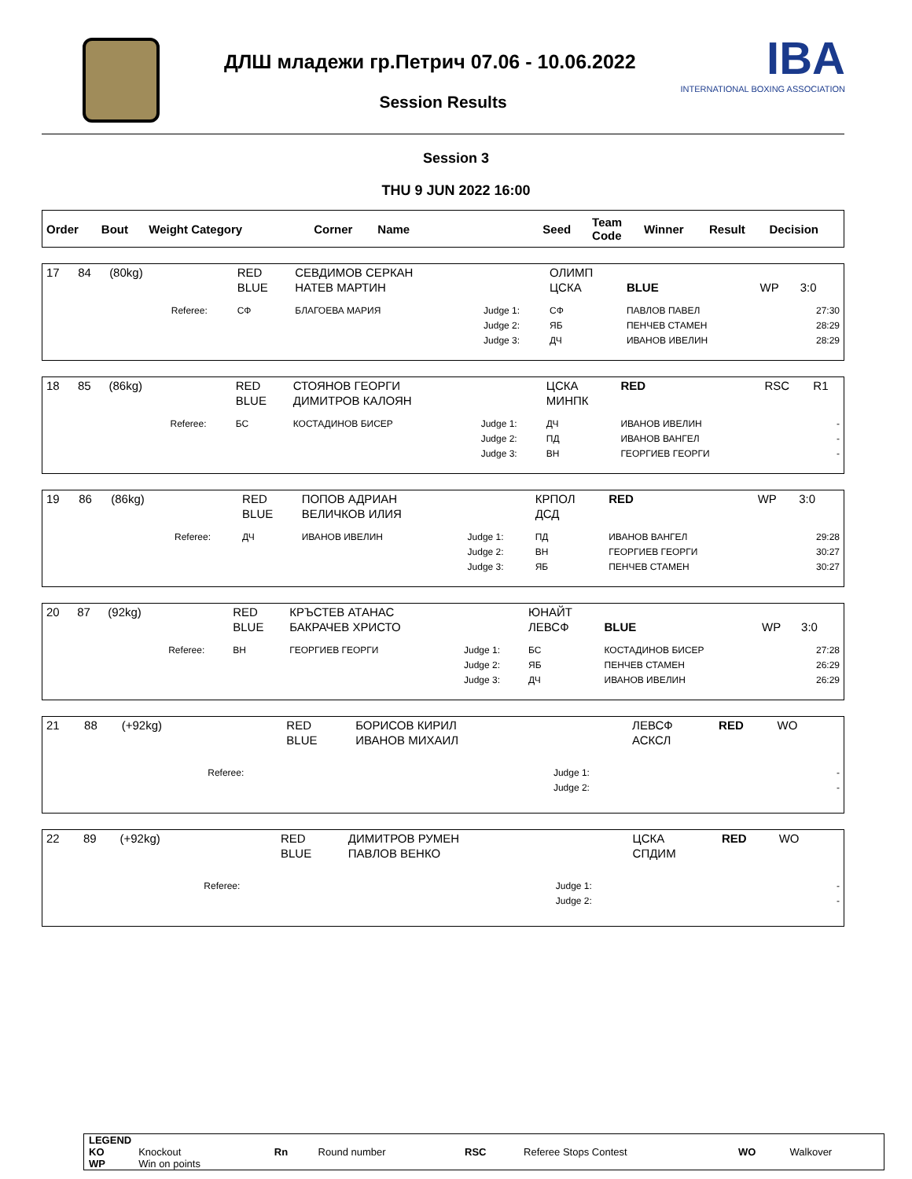ДЛШ младежи гр.Петрич 07.06 - 10.06.2022
IBA
INTERNATIONAL BOXING ASSOCIATION
Session Results
Session 3
THU 9 JUN 2022 16:00
| Order | Bout | Weight Category | Corner | Name | Seed | Team Code | Winner | Result | Decision |
| --- | --- | --- | --- | --- | --- | --- | --- | --- | --- |
| 17 | 84 | (80kg) | | RED BLUE | СЕВДИМОВ СЕРКАН НАТЕВ МАРТИН | | ОЛИМП ЦСКА | BLUE | WP | 3:0 |
| | | | Referee: | СФ | БЛАГОЕВА МАРИЯ | Judge 1: Judge 2: Judge 3: | СФ ЯБ ДЧ | ПАВЛОВ ПАВЕЛ ПЕНЧЕВ СТАМЕН ИВАНОВ ИВЕЛИН | | 27:30 28:29 28:29 |
| 18 | 85 | (86kg) | | RED BLUE | СТОЯНОВ ГЕОРГИ ДИМИТРОВ КАЛОЯН | | ЦСКА МИНПК | RED | RSC | R1 |
| | | | Referee: | БС | КОСТАДИНОВ БИСЕР | Judge 1: Judge 2: Judge 3: | ДЧ ПД ВН | ИВАНОВ ИВЕЛИН ИВАНОВ ВАНГЕЛ ГЕОРГИЕВ ГЕОРГИ | | - - - |
| 19 | 86 | (86kg) | | RED BLUE | ПОПОВ АДРИАН ВЕЛИЧКОВ ИЛИЯ | | КРПОЛ ДСД | RED | WP | 3:0 |
| | | | Referee: | ДЧ | ИВАНОВ ИВЕЛИН | Judge 1: Judge 2: Judge 3: | ПД ВН ЯБ | ИВАНОВ ВАНГЕЛ ГЕОРГИЕВ ГЕОРГИ ПЕНЧЕВ СТАМЕН | | 29:28 30:27 30:27 |
| 20 | 87 | (92kg) | | RED BLUE | КРЪСТЕВ АТАНАС БАКРАЧЕВ ХРИСТО | | ЮНАЙТ ЛЕВСФ | BLUE | WP | 3:0 |
| | | | Referee: | ВН | ГЕОРГИЕВ ГЕОРГИ | Judge 1: Judge 2: Judge 3: | БС ЯБ ДЧ | КОСТАДИНОВ БИСЕР ПЕНЧЕВ СТАМЕН ИВАНОВ ИВЕЛИН | | 27:28 26:29 26:29 |
| 21 | 88 | (+92kg) | | RED BLUE | БОРИСОВ КИРИЛ ИВАНОВ МИХАИЛ | | ЛЕВСФ АСКСЛ | RED | WO | |
| | | | Referee: | | | Judge 1: Judge 2: | | | | - - |
| 22 | 89 | (+92kg) | | RED BLUE | ДИМИТРОВ РУМЕН ПАВЛОВ ВЕНКО | | ЦСКА СПДИМ | RED | WO | |
| | | | Referee: | | | Judge 1: Judge 2: | | | | - - |
| LEGEND | | | | | | | |
| KO | Knockout | Rn | Round number | RSC | Referee Stops Contest | WO | Walkover |
| WP | Win on points | | | | | | |